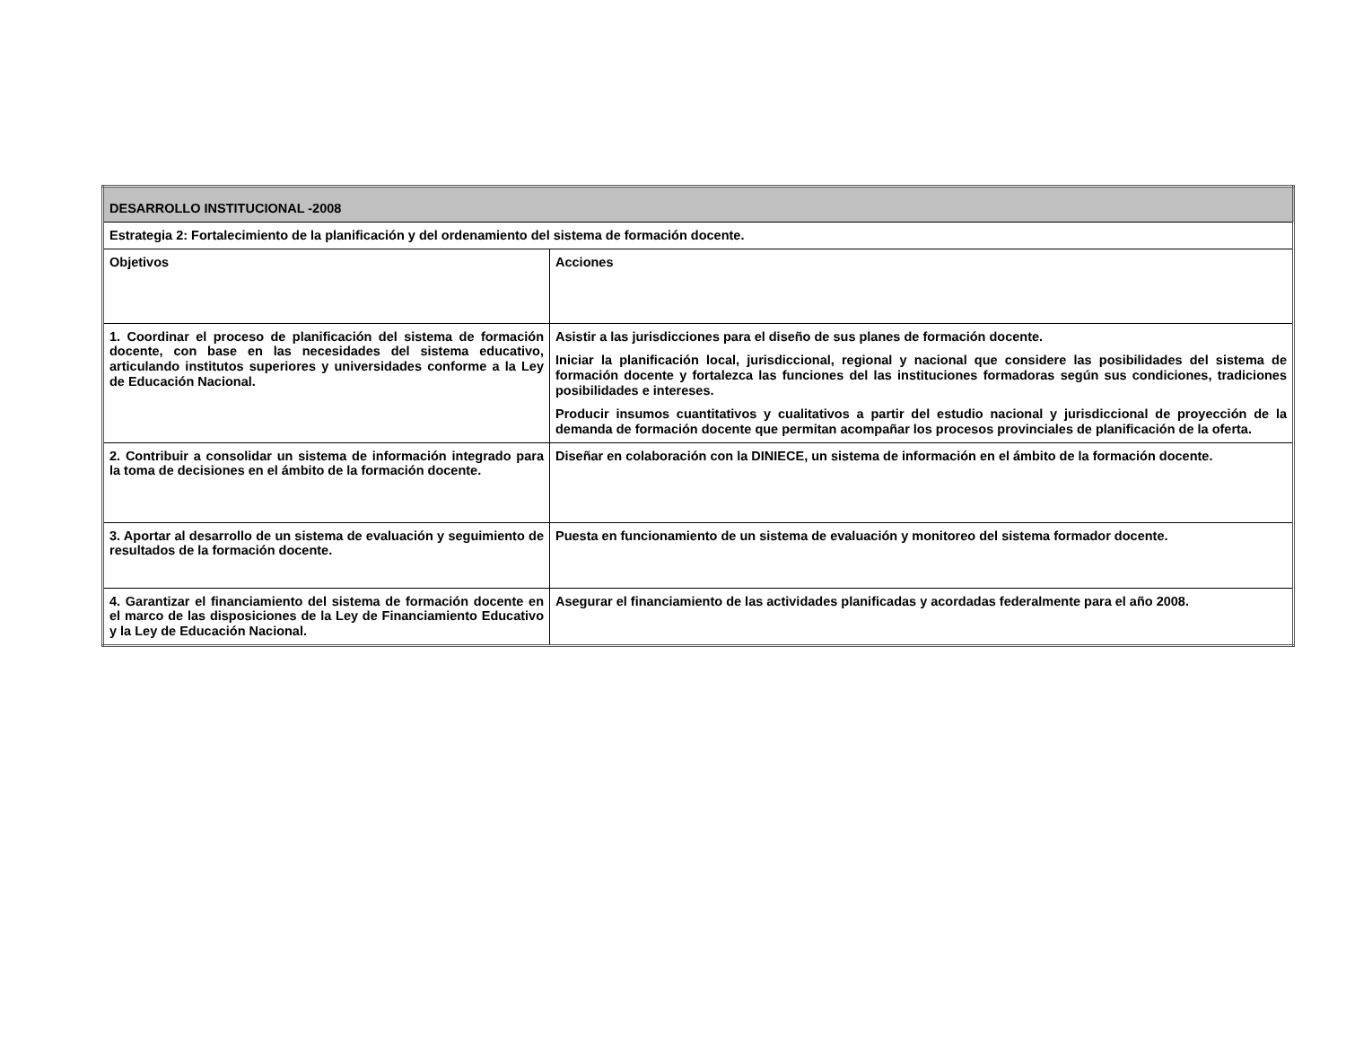| DESARROLLO INSTITUCIONAL -2008 | |
| Estrategia 2: Fortalecimiento de la planificación y del ordenamiento del sistema de formación docente. | |
| Objetivos | Acciones |
| 1. Coordinar el proceso de planificación del sistema de formación docente, con base en las necesidades del sistema educativo, articulando institutos superiores y universidades conforme a la Ley de Educación Nacional. | Asistir a las jurisdicciones para el diseño de sus planes de formación docente. Iniciar la planificación local, jurisdiccional, regional y nacional que considere las posibilidades del sistema de formación docente y fortalezca las funciones del las instituciones formadoras según sus condiciones, tradiciones posibilidades e intereses. Producir insumos cuantitativos y cualitativos a partir del estudio nacional y jurisdiccional de proyección de la demanda de formación docente que permitan acompañar los procesos provinciales de planificación de la oferta. |
| 2. Contribuir a consolidar un sistema de información integrado para la toma de decisiones en el ámbito de la formación docente. | Diseñar en colaboración con la DINIECE, un sistema de información en el ámbito de la formación docente. |
| 3. Aportar al desarrollo de un sistema de evaluación y seguimiento de resultados de la formación docente. | Puesta en funcionamiento de un sistema de evaluación y monitoreo del sistema formador docente. |
| 4. Garantizar el financiamiento del sistema de formación docente en el marco de las disposiciones de la Ley de Financiamiento Educativo y la Ley de Educación Nacional. | Asegurar el financiamiento de las actividades planificadas y acordadas federalmente para el año 2008. |